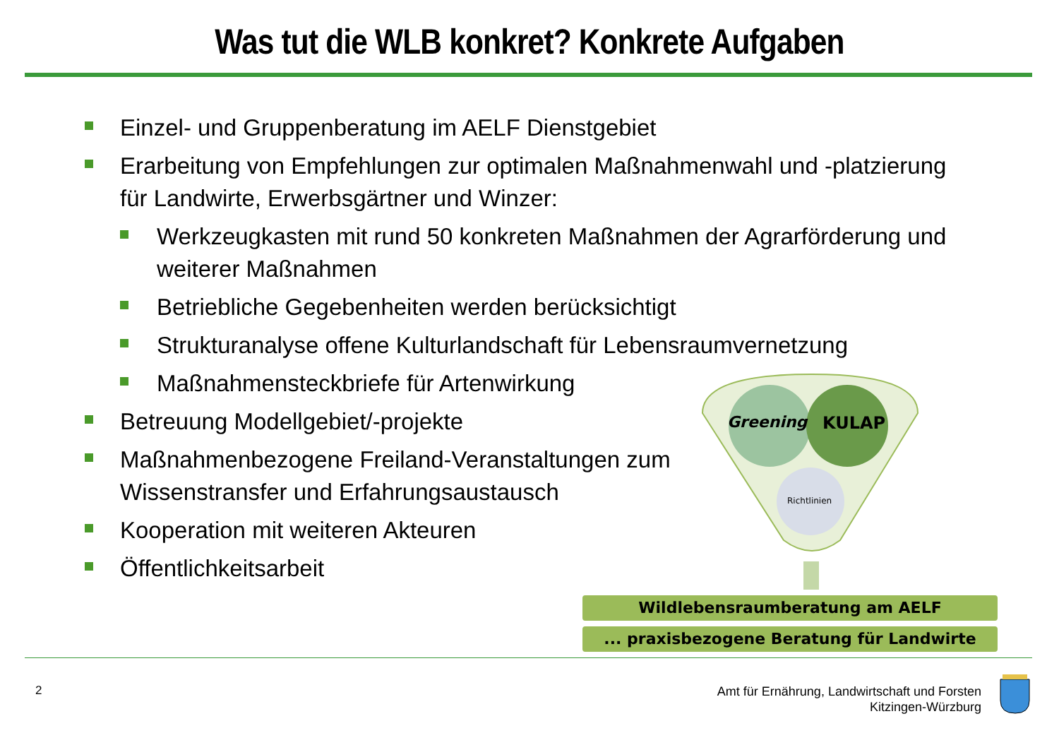Was tut die WLB konkret? Konkrete Aufgaben
Einzel- und Gruppenberatung im AELF Dienstgebiet
Erarbeitung von Empfehlungen zur optimalen Maßnahmenwahl und -platzierung für Landwirte, Erwerbsgärtner und Winzer:
Werkzeugkasten mit rund 50 konkreten Maßnahmen der Agrarförderung und weiterer Maßnahmen
Betriebliche Gegebenheiten werden berücksichtigt
Strukturanalyse offene Kulturlandschaft für Lebensraumvernetzung
Maßnahmensteckbriefe für Artenwirkung
Betreuung Modellgebiet/-projekte
Maßnahmenbezogene Freiland-Veranstaltungen zum Wissenstransfer und Erfahrungsaustausch
Kooperation mit weiteren Akteuren
Öffentlichkeitsarbeit
Greening
KULAP
Richtlinien
Wildlebensraumberatung am AELF
... praxisbezogene Beratung für Landwirte
2
Amt für Ernährung, Landwirtschaft und Forsten
Kitzingen-Würzburg